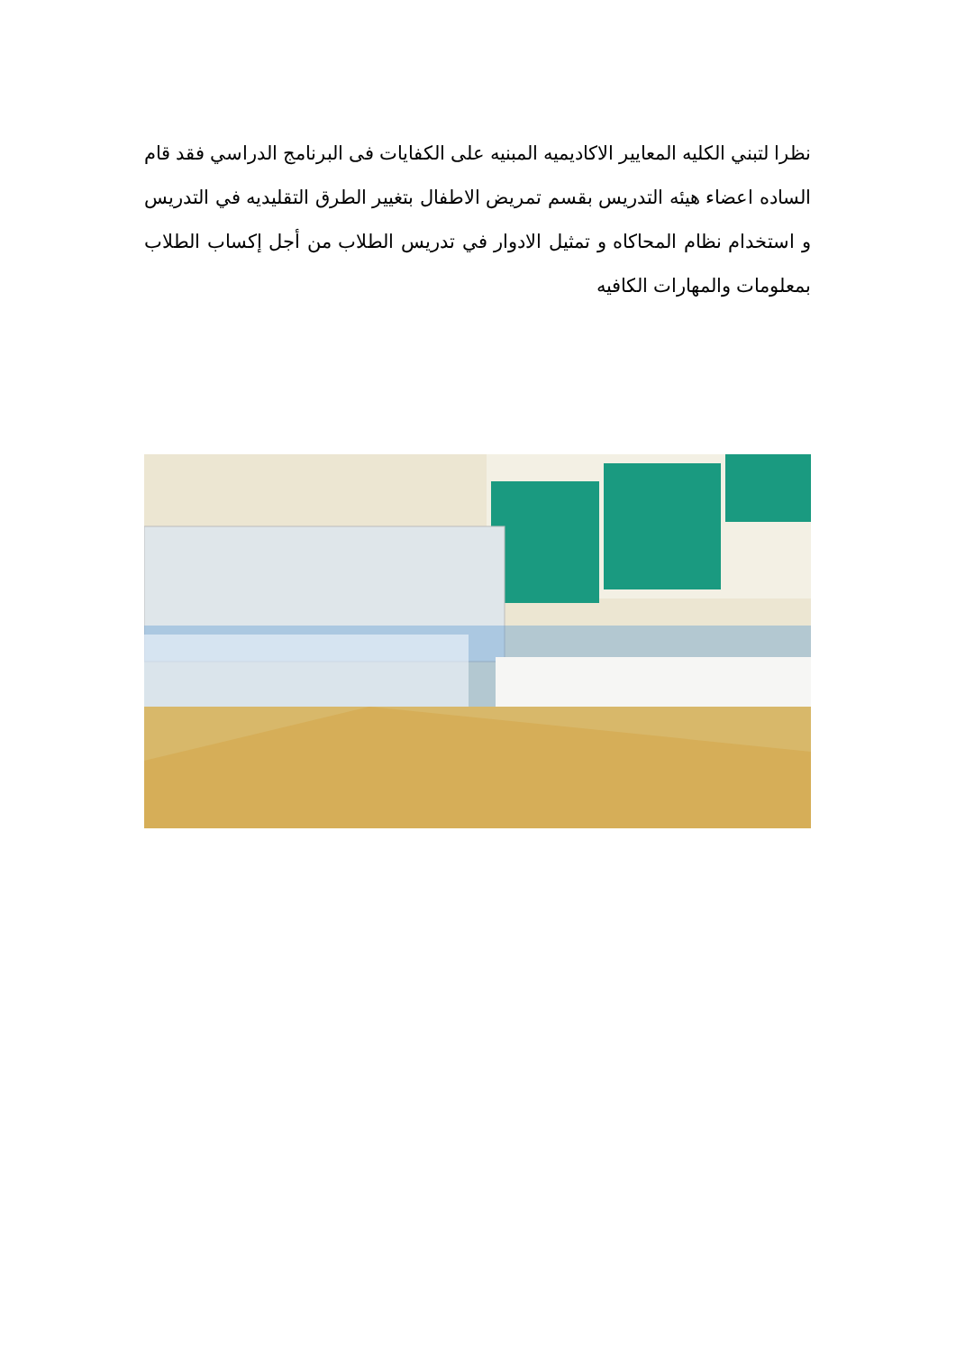نظرا لتبني الكليه المعايير الاكاديميه المبنيه على الكفايات فى البرنامج الدراسي فقد قام الساده اعضاء هيئه التدريس بقسم تمريض الاطفال بتغيير الطرق التقليديه في التدريس و استخدام نظام المحاكاه و تمثيل الادوار في تدريس الطلاب من أجل إكساب الطلاب بمعلومات والمهارات الكافيه